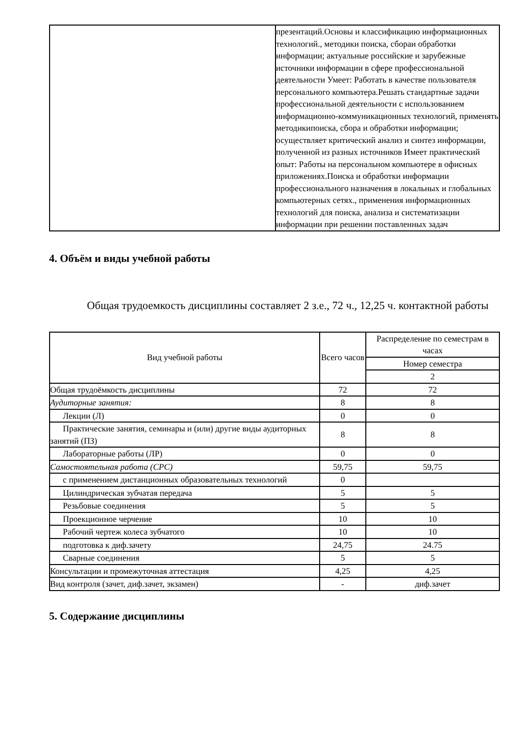| | презентаций.Основы и классификацию информационных технологий., методики поиска, сбораи обработки информации; актуальные российские и зарубежные источники информации в сфере профессиональной деятельности Умеет: Работать в качестве пользователя персонального компьютера.Решать стандартные задачи профессиональной деятельности с использованием информационно-коммуникационных технологий, применять методикипоиска, сбора и обработки информации; осуществляет критический анализ и синтез информации, полученной из разных источников Имеет практический опыт: Работы на персональном компьютере в офисных приложениях.Поиска и обработки информации профессионального назначения в локальных и глобальных компьютерных сетях., применения информационных технологий для поиска, анализа и систематизации информации при решении поставленных задач |
4. Объём и виды учебной работы
Общая трудоемкость дисциплины составляет 2 з.е., 72 ч., 12,25 ч. контактной работы
| Вид учебной работы | Всего часов | Распределение по семестрам в часах |
| --- | --- | --- |
| | | Номер семестра |
| | | 2 |
| Общая трудоёмкость дисциплины | 72 | 72 |
| Аудиторные занятия: | 8 | 8 |
| Лекции (Л) | 0 | 0 |
| Практические занятия, семинары и (или) другие виды аудиторных занятий (ПЗ) | 8 | 8 |
| Лабораторные работы (ЛР) | 0 | 0 |
| Самостоятельная работа (СРС) | 59,75 | 59,75 |
| с применением дистанционных образовательных технологий | 0 | |
| Цилиндрическая зубчатая передача | 5 | 5 |
| Резьбовые соединения | 5 | 5 |
| Проекционное черчение | 10 | 10 |
| Рабочий чертеж колеса зубчатого | 10 | 10 |
| подготовка к диф.зачету | 24,75 | 24.75 |
| Сварные соединения | 5 | 5 |
| Консультации и промежуточная аттестация | 4,25 | 4,25 |
| Вид контроля (зачет, диф.зачет, экзамен) | - | диф.зачет |
5. Содержание дисциплины